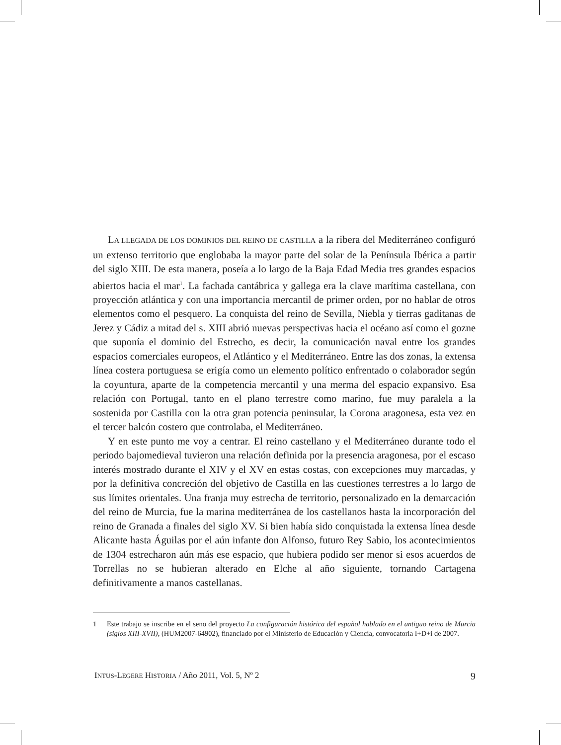LA LLEGADA DE LOS DOMINIOS DEL REINO DE CASTILLA a la ribera del Mediterráneo configuró un extenso territorio que englobaba la mayor parte del solar de la Península Ibérica a partir del siglo XIII. De esta manera, poseía a lo largo de la Baja Edad Media tres grandes espacios abiertos hacia el mar<sup>1</sup>. La fachada cantábrica y gallega era la clave marítima castellana, con proyección atlántica y con una importancia mercantil de primer orden, por no hablar de otros elementos como el pesquero. La conquista del reino de Sevilla, Niebla y tierras gaditanas de Jerez y Cádiz a mitad del s. XIII abrió nuevas perspectivas hacia el océano así como el gozne que suponía el dominio del Estrecho, es decir, la comunicación naval entre los grandes espacios comerciales europeos, el Atlántico y el Mediterráneo. Entre las dos zonas, la extensa línea costera portuguesa se erigía como un elemento político enfrentado o colaborador según la coyuntura, aparte de la competencia mercantil y una merma del espacio expansivo. Esa relación con Portugal, tanto en el plano terrestre como marino, fue muy paralela a la sostenida por Castilla con la otra gran potencia peninsular, la Corona aragonesa, esta vez en el tercer balcón costero que controlaba, el Mediterráneo.
Y en este punto me voy a centrar. El reino castellano y el Mediterráneo durante todo el periodo bajomedieval tuvieron una relación definida por la presencia aragonesa, por el escaso interés mostrado durante el XIV y el XV en estas costas, con excepciones muy marcadas, y por la definitiva concreción del objetivo de Castilla en las cuestiones terrestres a lo largo de sus límites orientales. Una franja muy estrecha de territorio, personalizado en la demarcación del reino de Murcia, fue la marina mediterránea de los castellanos hasta la incorporación del reino de Granada a finales del siglo XV. Si bien había sido conquistada la extensa línea desde Alicante hasta Águilas por el aún infante don Alfonso, futuro Rey Sabio, los acontecimientos de 1304 estrecharon aún más ese espacio, que hubiera podido ser menor si esos acuerdos de Torrellas no se hubieran alterado en Elche al año siguiente, tornando Cartagena definitivamente a manos castellanas.
1 Este trabajo se inscribe en el seno del proyecto La configuración histórica del español hablado en el antiguo reino de Murcia (siglos XIII-XVII), (HUM2007-64902), financiado por el Ministerio de Educación y Ciencia, convocatoria I+D+i de 2007.
INTUS-LEGERE HISTORIA / Año 2011, Vol. 5, Nº 2 9